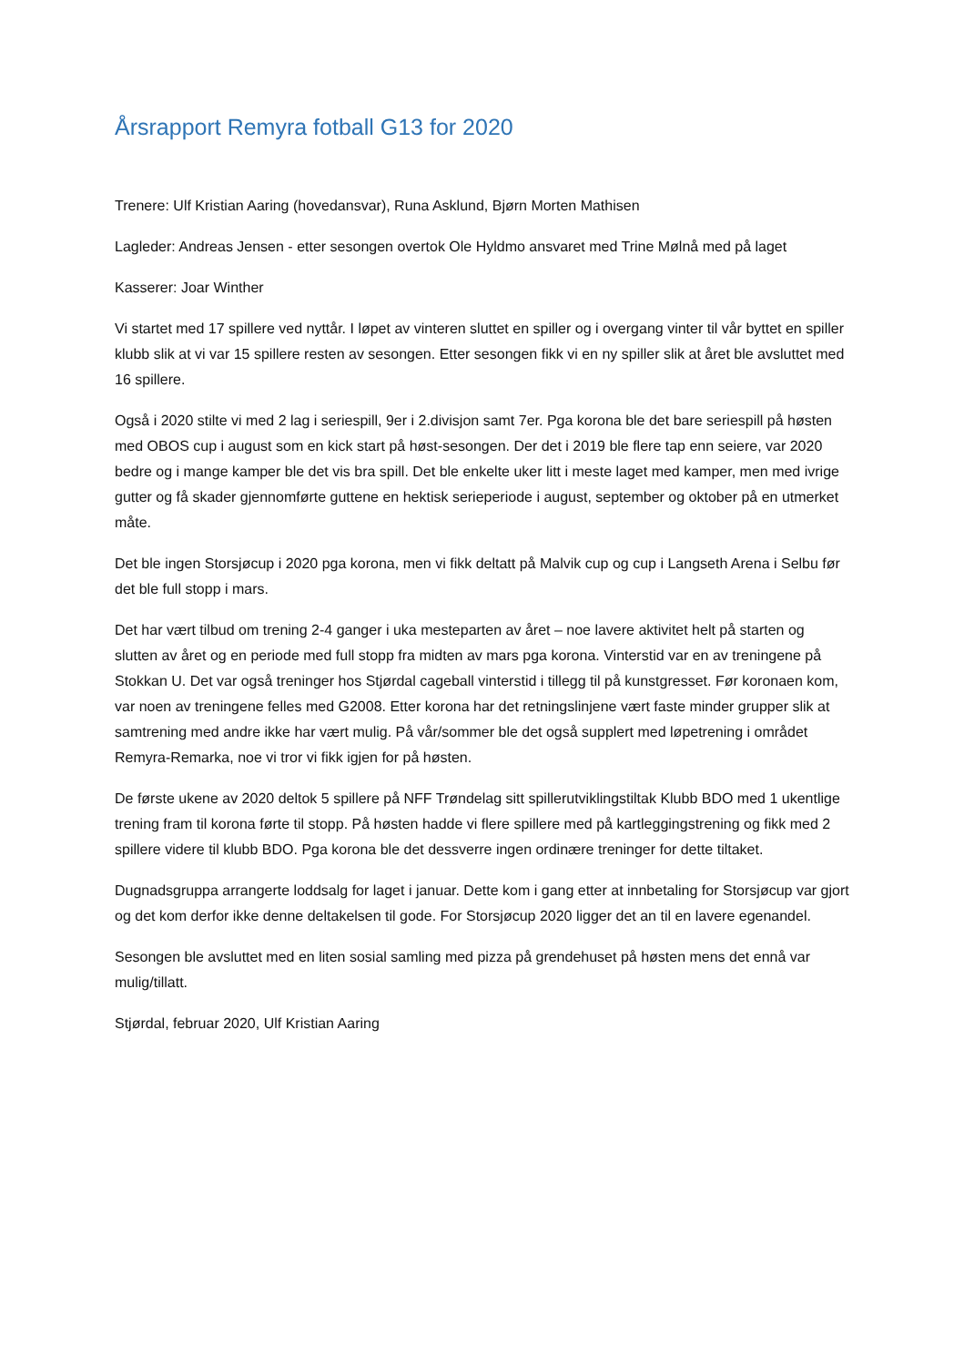Årsrapport Remyra fotball G13 for 2020
Trenere: Ulf Kristian Aaring (hovedansvar), Runa Asklund, Bjørn Morten Mathisen
Lagleder: Andreas Jensen - etter sesongen overtok Ole Hyldmo ansvaret med Trine Mølnå med på laget
Kasserer: Joar Winther
Vi startet med 17 spillere ved nyttår. I løpet av vinteren sluttet en spiller og i overgang vinter til vår byttet en spiller klubb slik at vi var 15 spillere resten av sesongen. Etter sesongen fikk vi en ny spiller slik at året ble avsluttet med 16 spillere.
Også i 2020 stilte vi med 2 lag i seriespill, 9er i 2.divisjon samt 7er. Pga korona ble det bare seriespill på høsten med OBOS cup i august som en kick start på høst-sesongen. Der det i 2019 ble flere tap enn seiere, var 2020 bedre og i mange kamper ble det vis bra spill. Det ble enkelte uker litt i meste laget med kamper, men med ivrige gutter og få skader gjennomførte guttene en hektisk serieperiode i august, september og oktober på en utmerket måte.
Det ble ingen Storsjøcup i 2020 pga korona, men vi fikk deltatt på Malvik cup og cup i Langseth Arena i Selbu før det ble full stopp i mars.
Det har vært tilbud om trening 2-4 ganger i uka mesteparten av året – noe lavere aktivitet helt på starten og slutten av året og en periode med full stopp fra midten av mars pga korona. Vinterstid var en av treningene på Stokkan U. Det var også treninger hos Stjørdal cageball vinterstid i tillegg til på kunstgresset. Før koronaen kom, var noen av treningene felles med G2008. Etter korona har det retningslinjene vært faste minder grupper slik at samtrening med andre ikke har vært mulig. På vår/sommer ble det også supplert med løpetrening i området Remyra-Remarka, noe vi tror vi fikk igjen for på høsten.
De første ukene av 2020 deltok 5 spillere på NFF Trøndelag sitt spillerutviklingstiltak Klubb BDO med 1 ukentlige trening fram til korona førte til stopp. På høsten hadde vi flere spillere med på kartleggingstrening og fikk med 2 spillere videre til klubb BDO. Pga korona ble det dessverre ingen ordinære treninger for dette tiltaket.
Dugnadsgruppa arrangerte loddsalg for laget i januar. Dette kom i gang etter at innbetaling for Storsjøcup var gjort og det kom derfor ikke denne deltakelsen til gode. For Storsjøcup 2020 ligger det an til en lavere egenandel.
Sesongen ble avsluttet med en liten sosial samling med pizza på grendehuset på høsten mens det ennå var mulig/tillatt.
Stjørdal, februar 2020, Ulf Kristian Aaring